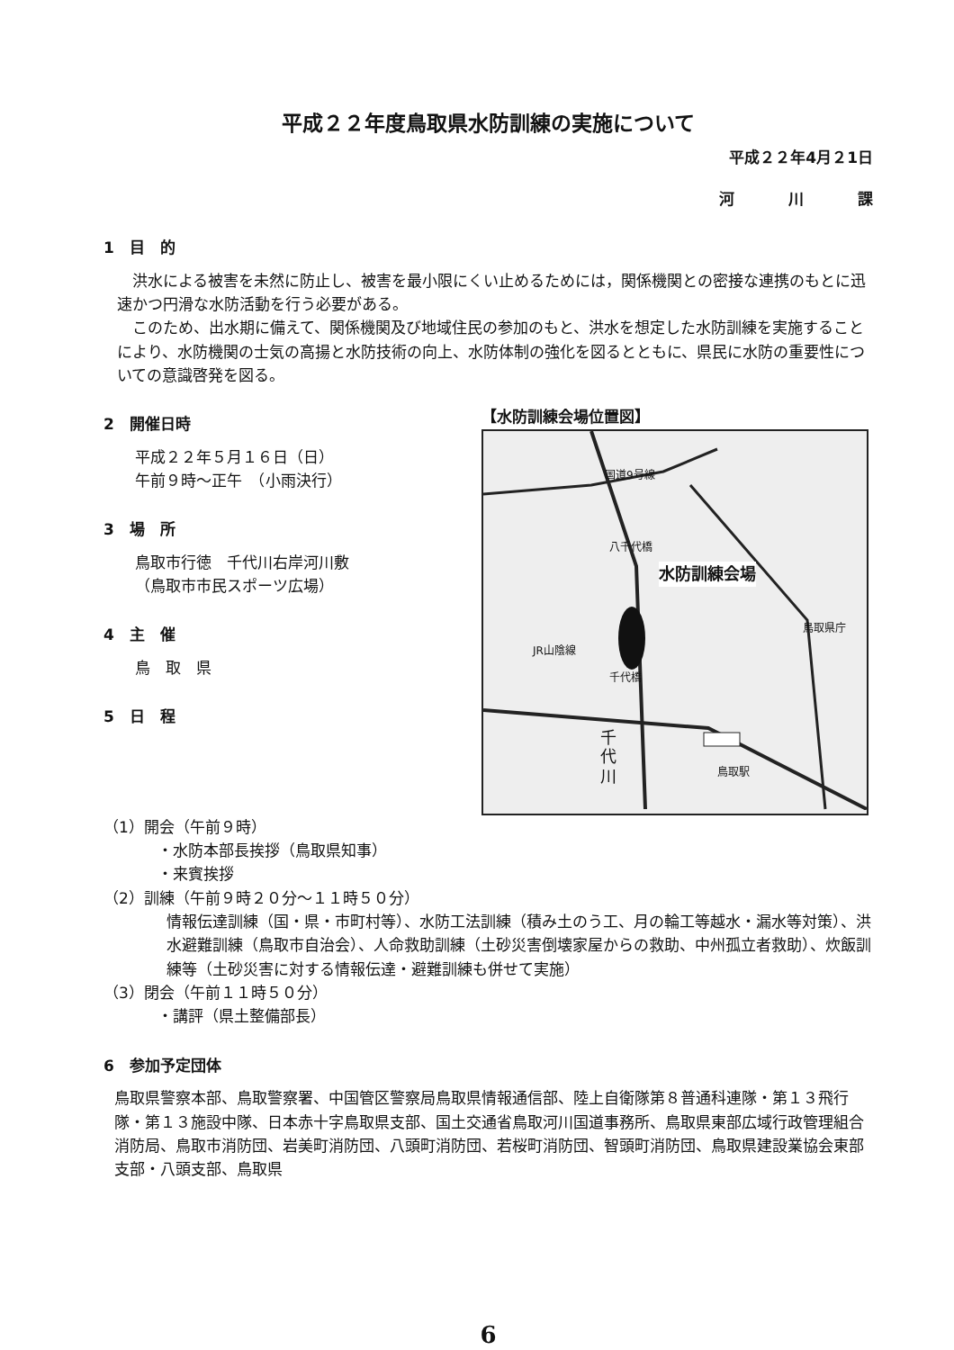平成２２年度鳥取県水防訓練の実施について
平成２２年4月２1日
河川課
1　目　的
洪水による被害を未然に防止し、被害を最小限にくい止めるためには，関係機関との密接な連携のもとに迅速かつ円滑な水防活動を行う必要がある。
このため、出水期に備えて、関係機関及び地域住民の参加のもと、洪水を想定した水防訓練を実施することにより、水防機関の士気の高揚と水防技術の向上、水防体制の強化を図るとともに、県民に水防の重要性についての意識啓発を図る。
2　開催日時
平成２２年５月１６日（日）
午前９時～正午　（小雨決行）
3　場　所
鳥取市行徳　千代川右岸河川敷
（鳥取市市民スポーツ広場）
4　主　催
鳥　取　県
5　日　程
【水防訓練会場位置図】
国道9号線
水防訓練会場
JR山陰線
鳥取県庁
千代橋
八千代橋
千代川
鳥取駅
（1）開会（午前９時）
・水防本部長挨拶（鳥取県知事）
・来賓挨拶
（2）訓練（午前９時２０分～１１時５０分）
情報伝達訓練（国・県・市町村等）、水防工法訓練（積み土のう工、月の輪工等越水・漏水等対策）、洪水避難訓練（鳥取市自治会）、人命救助訓練（土砂災害倒壊家屋からの救助、中州孤立者救助）、炊飯訓練等（土砂災害に対する情報伝達・避難訓練も併せて実施）
（3）閉会（午前１１時５０分）
・講評（県土整備部長）
6　参加予定団体
鳥取県警察本部、鳥取警察署、中国管区警察局鳥取県情報通信部、陸上自衛隊第８普通科連隊・第１３飛行隊・第１３施設中隊、日本赤十字鳥取県支部、国土交通省鳥取河川国道事務所、鳥取県東部広域行政管理組合消防局、鳥取市消防団、岩美町消防団、八頭町消防団、若桜町消防団、智頭町消防団、鳥取県建設業協会東部支部・八頭支部、鳥取県
6